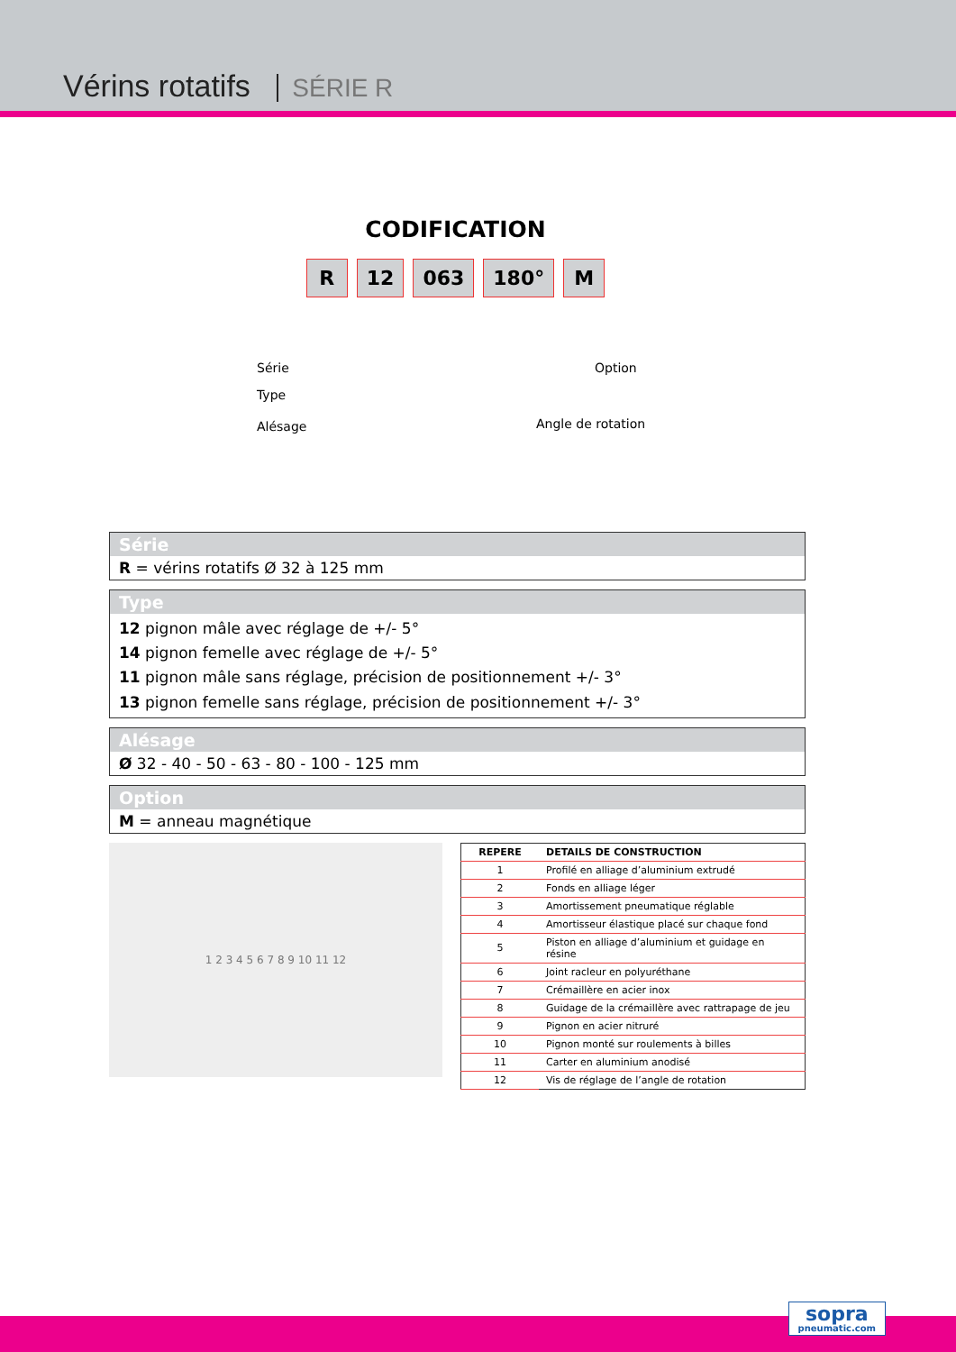Vérins rotatifs SÉRIE R
CODIFICATION
R 12 063 180° M
Série
Type
Alésage
Option
Angle de rotation
Série
R = vérins rotatifs Ø 32 à 125 mm
Type
12 pignon mâle avec réglage de +/- 5°
14 pignon femelle avec réglage de +/- 5°
11 pignon mâle sans réglage, précision de positionnement +/- 3°
13 pignon femelle sans réglage, précision de positionnement +/- 3°
Alésage
Ø 32 - 40 - 50 - 63 - 80 - 100 - 125 mm
Option
M = anneau magnétique
1 2 3 4 5 6 7 8 9 10 11 12
| REPERE | DETAILS DE CONSTRUCTION |
| --- | --- |
| 1 | Profilé en alliage d’aluminium extrudé |
| 2 | Fonds en alliage léger |
| 3 | Amortissement pneumatique réglable |
| 4 | Amortisseur élastique placé sur chaque fond |
| 5 | Piston en alliage d’aluminium et guidage en résine |
| 6 | Joint racleur en polyuréthane |
| 7 | Crémaillère en acier inox |
| 8 | Guidage de la crémaillère avec rattrapage de jeu |
| 9 | Pignon en acier nitruré |
| 10 | Pignon monté sur roulements à billes |
| 11 | Carter en aluminium anodisé |
| 12 | Vis de réglage de l’angle de rotation |
sopra
pneumatic.com